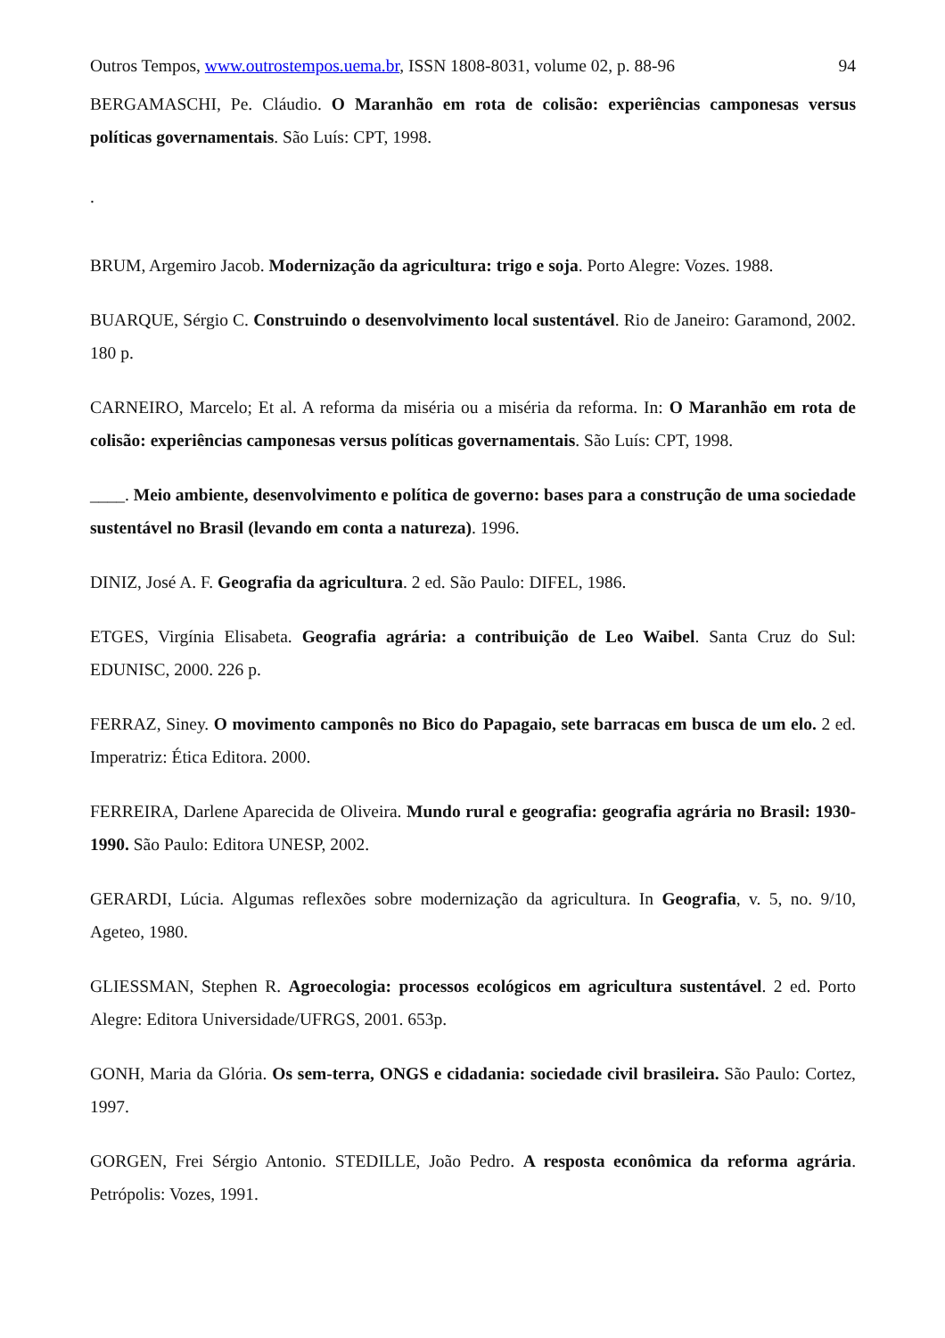Outros Tempos, www.outrostempos.uema.br, ISSN 1808-8031, volume 02, p. 88-96 94
BERGAMASCHI, Pe. Cláudio. O Maranhão em rota de colisão: experiências camponesas versus políticas governamentais. São Luís: CPT, 1998.
.
BRUM, Argemiro Jacob. Modernização da agricultura: trigo e soja. Porto Alegre: Vozes. 1988.
BUARQUE, Sérgio C. Construindo o desenvolvimento local sustentável. Rio de Janeiro: Garamond, 2002. 180 p.
CARNEIRO, Marcelo; Et al. A reforma da miséria ou a miséria da reforma. In: O Maranhão em rota de colisão: experiências camponesas versus políticas governamentais. São Luís: CPT, 1998.
____. Meio ambiente, desenvolvimento e política de governo: bases para a construção de uma sociedade sustentável no Brasil (levando em conta a natureza). 1996.
DINIZ, José A. F. Geografia da agricultura. 2 ed. São Paulo: DIFEL, 1986.
ETGES, Virgínia Elisabeta. Geografia agrária: a contribuição de Leo Waibel. Santa Cruz do Sul: EDUNISC, 2000. 226 p.
FERRAZ, Siney. O movimento camponês no Bico do Papagaio, sete barracas em busca de um elo. 2 ed. Imperatriz: Ética Editora. 2000.
FERREIRA, Darlene Aparecida de Oliveira. Mundo rural e geografia: geografia agrária no Brasil: 1930-1990. São Paulo: Editora UNESP, 2002.
GERARDI, Lúcia. Algumas reflexões sobre modernização da agricultura. In Geografia, v. 5, no. 9/10, Ageteo, 1980.
GLIESSMAN, Stephen R. Agroecologia: processos ecológicos em agricultura sustentável. 2 ed. Porto Alegre: Editora Universidade/UFRGS, 2001. 653p.
GONH, Maria da Glória. Os sem-terra, ONGS e cidadania: sociedade civil brasileira. São Paulo: Cortez, 1997.
GORGEN, Frei Sérgio Antonio. STEDILLE, João Pedro. A resposta econômica da reforma agrária. Petrópolis: Vozes, 1991.